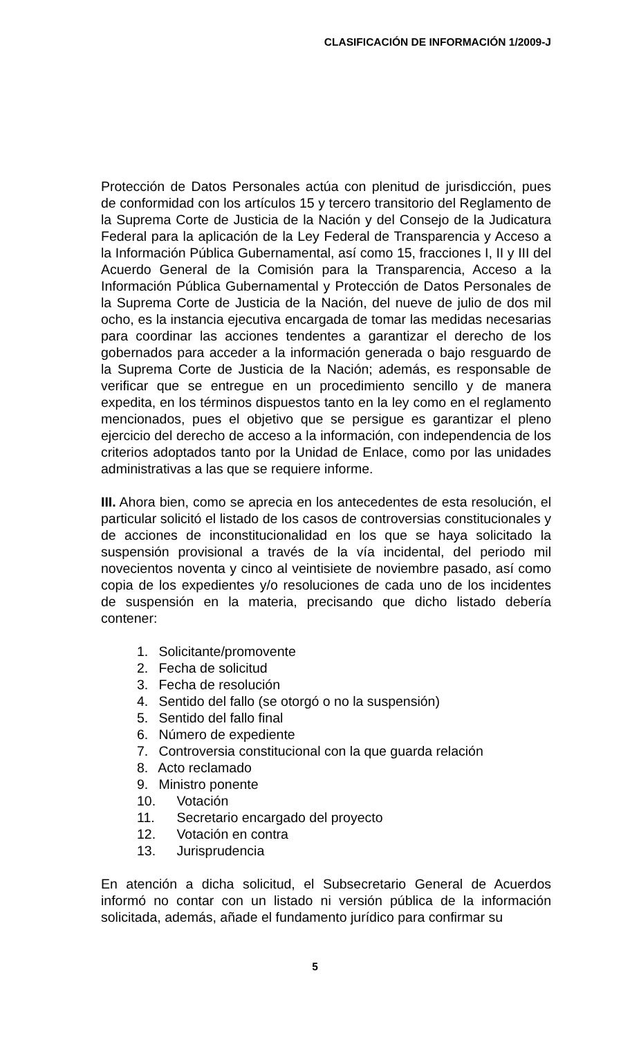CLASIFICACIÓN DE INFORMACIÓN 1/2009-J
Protección de Datos Personales actúa con plenitud de jurisdicción, pues de conformidad con los artículos 15 y tercero transitorio del Reglamento de la Suprema Corte de Justicia de la Nación y del Consejo de la Judicatura Federal para la aplicación de la Ley Federal de Transparencia y Acceso a la Información Pública Gubernamental, así como 15, fracciones I, II y III del Acuerdo General de la Comisión para la Transparencia, Acceso a la Información Pública Gubernamental y Protección de Datos Personales de la Suprema Corte de Justicia de la Nación, del nueve de julio de dos mil ocho, es la instancia ejecutiva encargada de tomar las medidas necesarias para coordinar las acciones tendentes a garantizar el derecho de los gobernados para acceder a la información generada o bajo resguardo de la Suprema Corte de Justicia de la Nación; además, es responsable de verificar que se entregue en un procedimiento sencillo y de manera expedita, en los términos dispuestos tanto en la ley como en el reglamento mencionados, pues el objetivo que se persigue es garantizar el pleno ejercicio del derecho de acceso a la información, con independencia de los criterios adoptados tanto por la Unidad de Enlace, como por las unidades administrativas a las que se requiere informe.
III. Ahora bien, como se aprecia en los antecedentes de esta resolución, el particular solicitó el listado de los casos de controversias constitucionales y de acciones de inconstitucionalidad en los que se haya solicitado la suspensión provisional a través de la vía incidental, del periodo mil novecientos noventa y cinco al veintisiete de noviembre pasado, así como copia de los expedientes y/o resoluciones de cada uno de los incidentes de suspensión en la materia, precisando que dicho listado debería contener:
1. Solicitante/promovente
2. Fecha de solicitud
3. Fecha de resolución
4. Sentido del fallo (se otorgó o no la suspensión)
5. Sentido del fallo final
6. Número de expediente
7. Controversia constitucional con la que guarda relación
8. Acto reclamado
9. Ministro ponente
10. Votación
11. Secretario encargado del proyecto
12. Votación en contra
13. Jurisprudencia
En atención a dicha solicitud, el Subsecretario General de Acuerdos informó no contar con un listado ni versión pública de la información solicitada, además, añade el fundamento jurídico para confirmar su
5